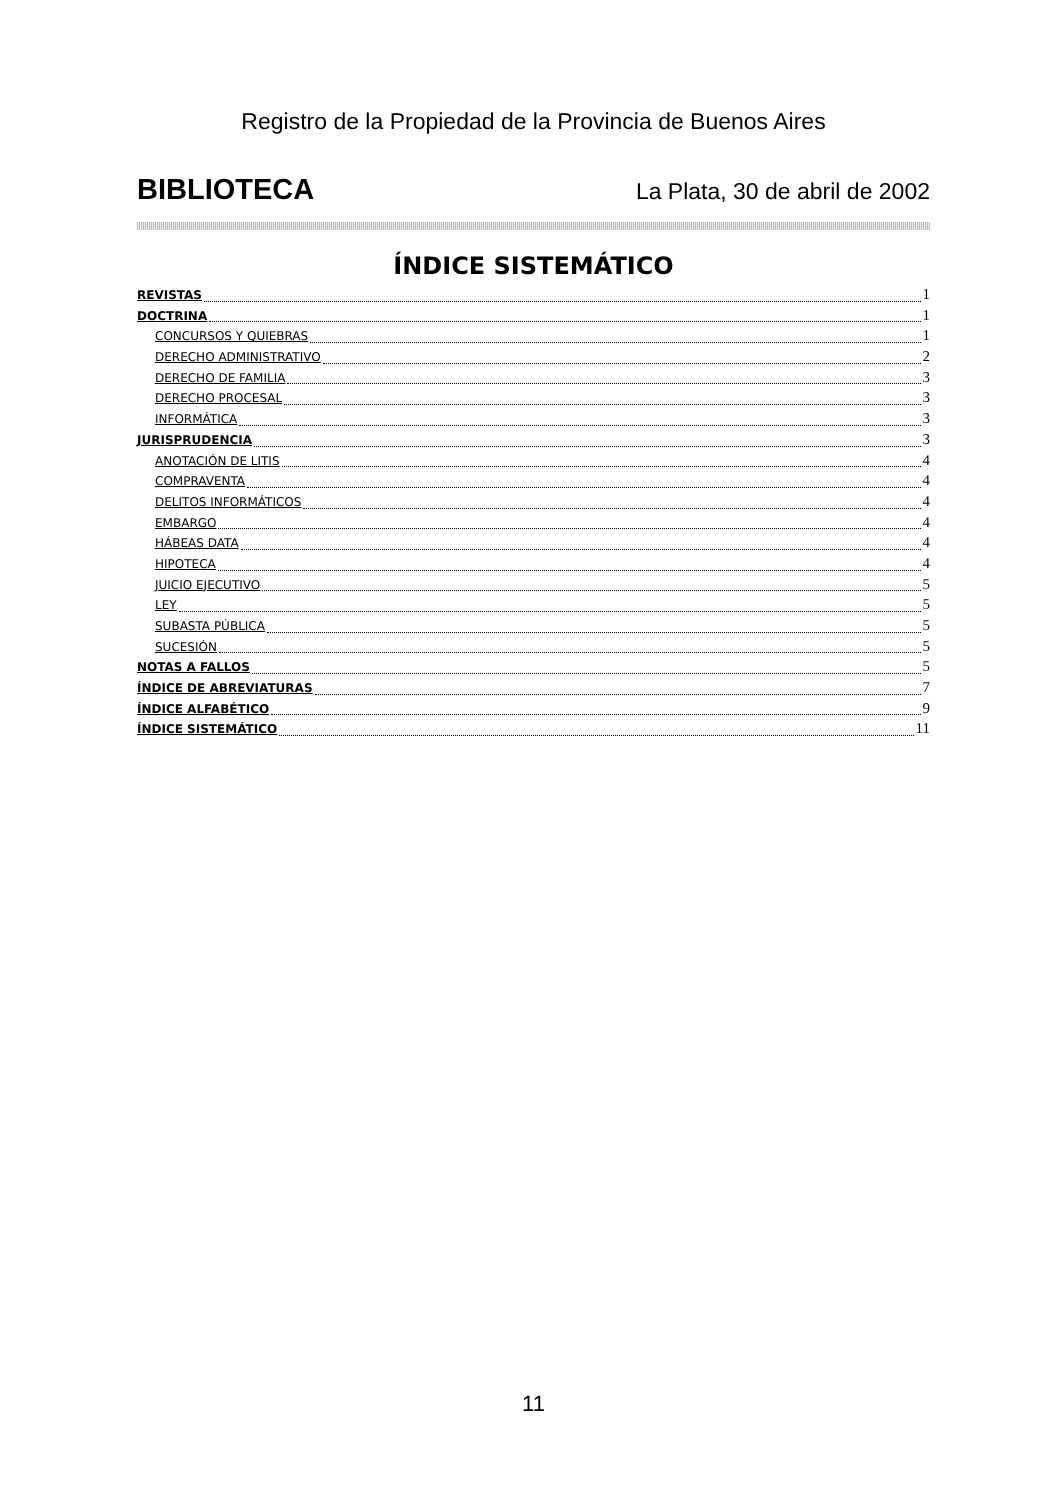Registro de la Propiedad de la Provincia de Buenos Aires
BIBLIOTECA La Plata, 30 de abril de 2002
ÍNDICE SISTEMÁTICO
REVISTAS 1
DOCTRINA 1
CONCURSOS Y QUIEBRAS 1
DERECHO ADMINISTRATIVO 2
DERECHO DE FAMILIA 3
DERECHO PROCESAL 3
INFORMÁTICA 3
JURISPRUDENCIA 3
ANOTACIÓN DE LITIS 4
COMPRAVENTA 4
DELITOS INFORMÁTICOS 4
EMBARGO 4
HÁBEAS DATA 4
HIPOTECA 4
JUICIO EJECUTIVO 5
LEY 5
SUBASTA PÚBLICA 5
SUCESIÓN 5
NOTAS A FALLOS 5
ÍNDICE DE ABREVIATURAS 7
ÍNDICE ALFABÉTICO 9
ÍNDICE SISTEMÁTICO 11
11